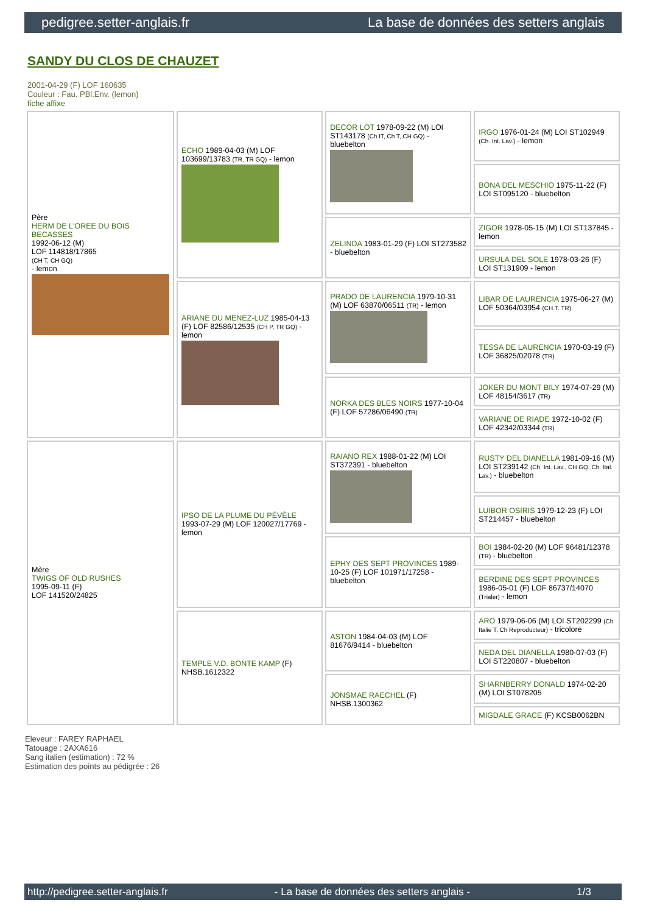pedigree.setter-anglais.fr La base de données des setters anglais
SANDY DU CLOS DE CHAUZET
2001-04-29 (F) LOF 160635
Couleur : Fau. PBl.Env. (lemon)
fiche affixe
| Père HERM DE L'OREE DU BOIS BECASSES 1992-06-12 (M) LOF 114818/17865 (CH T, CH GQ) - lemon | ECHO 1989-04-03 (M) LOF 103699/13783 (TR, TR GQ) - lemon | DECOR LOT 1978-09-22 (M) LOI ST143178 (Ch IT, Ch T, CH GQ) - bluebelton | IRGO 1976-01-24 (M) LOI ST102949 (Ch. Int. Lav.) - lemon |
| | | | BONA DEL MESCHIO 1975-11-22 (F) LOI ST095120 - bluebelton |
| | | ZELINDA 1983-01-29 (F) LOI ST273582 - bluebelton | ZIGOR 1978-05-15 (M) LOI ST137845 - lemon |
| | | | URSULA DEL SOLE 1978-03-26 (F) LOI ST131909 - lemon |
| | ARIANE DU MENEZ-LUZ 1985-04-13 (F) LOF 82586/12535 (CH P, TR GQ) - lemon | PRADO DE LAURENCIA 1979-10-31 (M) LOF 63870/06511 (TR) - lemon | LIBAR DE LAURENCIA 1975-06-27 (M) LOF 50364/03954 (CH.T. TR) |
| | | | TESSA DE LAURENCIA 1970-03-19 (F) LOF 36825/02078 (TR) |
| | | NORKA DES BLES NOIRS 1977-10-04 (F) LOF 57286/06490 (TR) | JOKER DU MONT BILY 1974-07-29 (M) LOF 48154/3617 (TR) |
| | | | VARIANE DE RIADE 1972-10-02 (F) LOF 42342/03344 (TR) |
| Mère TWIGS OF OLD RUSHES 1995-09-11 (F) LOF 141520/24825 | IPSO DE LA PLUME DU PÉVÈLE 1993-07-29 (M) LOF 120027/17769 - lemon | RAIANO REX 1988-01-22 (M) LOI ST372391 - bluebelton | RUSTY DEL DIANELLA 1981-09-16 (M) LOI ST239142 (Ch. Int. Lav., CH GQ, Ch. Ital. Lav.) - bluebelton |
| | | | LUIBOR OSIRIS 1979-12-23 (F) LOI ST214457 - bluebelton |
| | | EPHY DES SEPT PROVINCES 1989-10-25 (F) LOF 101971/17258 - bluebelton | BOI 1984-02-20 (M) LOF 96481/12378 (TR) - bluebelton |
| | | | BERDINE DES SEPT PROVINCES 1986-05-01 (F) LOF 86737/14070 (Trialer) - lemon |
| | TEMPLE V.D. BONTE KAMP (F) NHSB.1612322 | ASTON 1984-04-03 (M) LOF 81676/9414 - bluebelton | ARO 1979-06-06 (M) LOI ST202299 (Ch Italie T, Ch Reproducteur) - tricolore |
| | | | NEDA DEL DIANELLA 1980-07-03 (F) LOI ST220807 - bluebelton |
| | | JONSMAE RAECHEL (F) NHSB.1300362 | SHARNBERRY DONALD 1974-02-20 (M) LOI ST078205 |
| | | | MIGDALE GRACE (F) KCSB0062BN |
Eleveur : FAREY RAPHAEL
Tatouage : 2AXA616
Sang italien (estimation) : 72 %
Estimation des points au pédigrée : 26
http://pedigree.setter-anglais.fr - La base de données des setters anglais - 1/3